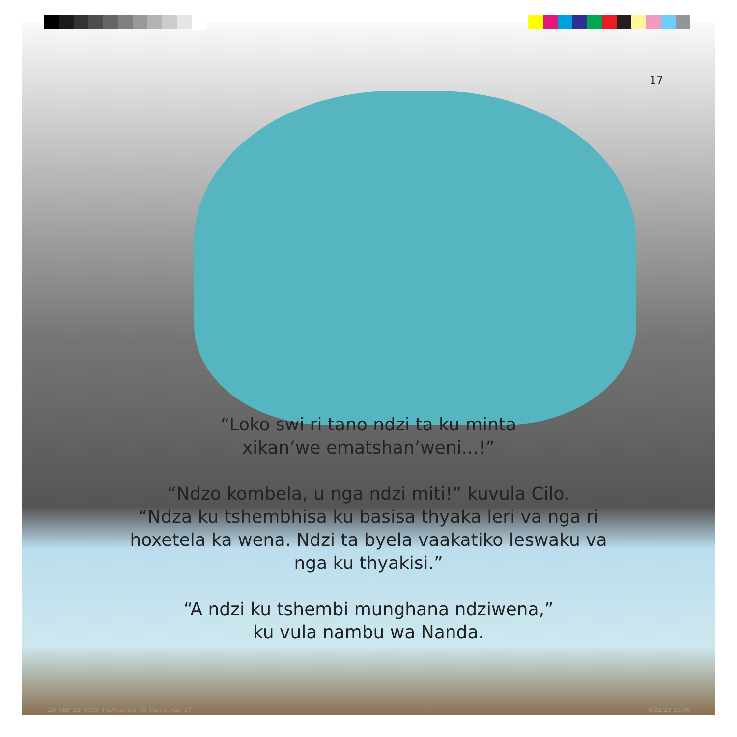17
“Loko swi ri tano ndzi ta ku minta
xikan’we ematshan’weni...!”
“Ndzo kombela, u nga ndzi miti!” kuvula Cilo.
“Ndza ku tshembhisa ku basisa thyaka leri va nga ri
hoxetela ka wena. Ndzi ta byela vaakatiko leswaku va
nga ku thyakisi.”
“A ndzi ku tshembi munghana ndziwena,”
ku vula nambu wa Nanda.
ZA_ABP_18_0093_ThePromise_VE_Inside.indd 17
6/22/23 15:06